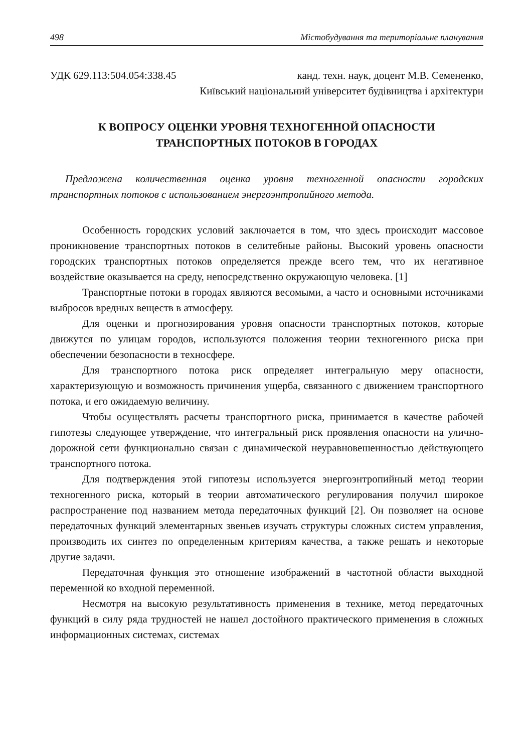498 Містобудування та територіальне планування
УДК 629.113:504.054:338.45 канд. техн. наук, доцент М.В. Семененко,
Київський національний університет будівництва і архітектури
К ВОПРОСУ ОЦЕНКИ УРОВНЯ ТЕХНОГЕННОЙ ОПАСНОСТИ
ТРАНСПОРТНЫХ ПОТОКОВ В ГОРОДАХ
Предложена количественная оценка уровня техногенной опасности городских транспортных потоков с использованием энергоэнтропийного метода.
Особенность городских условий заключается в том, что здесь происходит массовое проникновение транспортных потоков в селитебные районы. Высокий уровень опасности городских транспортных потоков определяется прежде всего тем, что их негативное воздействие оказывается на среду, непосредственно окружающую человека. [1]
Транспортные потоки в городах являются весомыми, а часто и основными источниками выбросов вредных веществ в атмосферу.
Для оценки и прогнозирования уровня опасности транспортных потоков, которые движутся по улицам городов, используются положения теории техногенного риска при обеспечении безопасности в техносфере.
Для транспортного потока риск определяет интегральную меру опасности, характеризующую и возможность причинения ущерба, связанного с движением транспортного потока, и его ожидаемую величину.
Чтобы осуществлять расчеты транспортного риска, принимается в качестве рабочей гипотезы следующее утверждение, что интегральный риск проявления опасности на улично-дорожной сети функционально связан с динамической неуравновешенностью действующего транспортного потока.
Для подтверждения этой гипотезы используется энергоэнтропийный метод теории техногенного риска, который в теории автоматического регулирования получил широкое распространение под названием метода передаточных функций [2]. Он позволяет на основе передаточных функций элементарных звеньев изучать структуры сложных систем управления, производить их синтез по определенным критериям качества, а также решать и некоторые другие задачи.
Передаточная функция это отношение изображений в частотной области выходной переменной ко входной переменной.
Несмотря на высокую результативность применения в технике, метод передаточных функций в силу ряда трудностей не нашел достойного практического применения в сложных информационных системах, системах